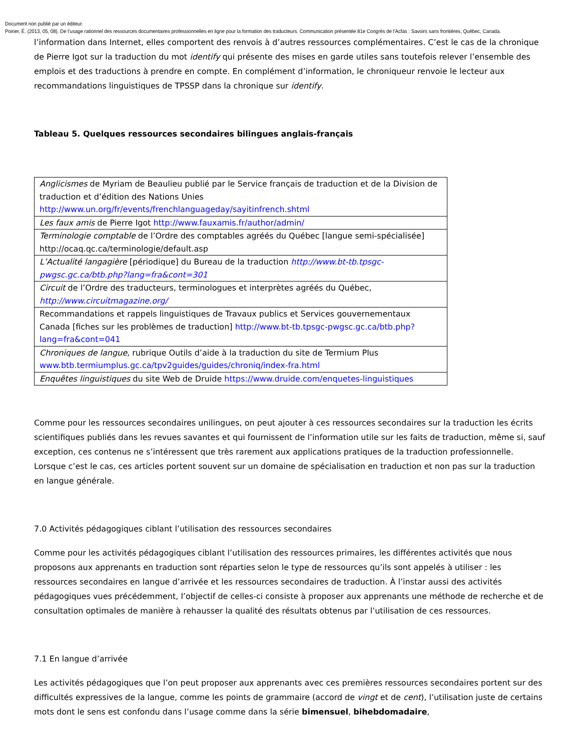Document non publié par un éditeur.
Poirier, É. (2013, 05, 08). De l’usage rationnel des ressources documentaires professionnelles en ligne pour la formation des traducteurs. Communication présentée 81e Congrès de l'Acfas : Savoirs sans frontières, Québec, Canada.
l’information dans Internet, elles comportent des renvois à d’autres ressources complémentaires. C’est le cas de la chronique de Pierre Igot sur la traduction du mot identify qui présente des mises en garde utiles sans toutefois relever l’ensemble des emplois et des traductions à prendre en compte. En complément d’information, le chroniqueur renvoie le lecteur aux recommandations linguistiques de TPSSP dans la chronique sur identify.
Tableau 5. Quelques ressources secondaires bilingues anglais-français
| Anglicismes de Myriam de Beaulieu publié par le Service français de traduction et de la Division de traduction et d’édition des Nations Unies http://www.un.org/fr/events/frenchlanguageday/sayitinfrench.shtml |
| Les faux amis de Pierre Igot http://www.fauxamis.fr/author/admin/ |
| Terminologie comptable de l’Ordre des comptables agréés du Québec [langue semi-spécialisée] http://ocaq.qc.ca/terminologie/default.asp |
| L’Actualité langagière [périodique] du Bureau de la traduction http://www.bt-tb.tpsgc-pwgsc.gc.ca/btb.php?lang=fra&cont=301 |
| Circuit de l’Ordre des traducteurs, terminologues et interprètes agréés du Québec, http://www.circuitmagazine.org/ |
| Recommandations et rappels linguistiques de Travaux publics et Services gouvernementaux Canada [fiches sur les problèmes de traduction] http://www.bt-tb.tpsgc-pwgsc.gc.ca/btb.php?lang=fra&cont=041 |
| Chroniques de langue , rubrique Outils d’aide à la traduction du site de Termium Plus www.btb.termiumplus.gc.ca/tpv2guides/guides/chroniq/index-fra.html |
| Enquêtes linguistiques du site Web de Druide https://www.druide.com/enquetes-linguistiques |
Comme pour les ressources secondaires unilingues, on peut ajouter à ces ressources secondaires sur la traduction les écrits scientifiques publiés dans les revues savantes et qui fournissent de l’information utile sur les faits de traduction, même si, sauf exception, ces contenus ne s’intéressent que très rarement aux applications pratiques de la traduction professionnelle. Lorsque c’est le cas, ces articles portent souvent sur un domaine de spécialisation en traduction et non pas sur la traduction en langue générale.
7.0 Activités pédagogiques ciblant l’utilisation des ressources secondaires
Comme pour les activités pédagogiques ciblant l’utilisation des ressources primaires, les différentes activités que nous proposons aux apprenants en traduction sont réparties selon le type de ressources qu’ils sont appelés à utiliser : les ressources secondaires en langue d’arrivée et les ressources secondaires de traduction. À l’instar aussi des activités pédagogiques vues précédemment, l’objectif de celles-ci consiste à proposer aux apprenants une méthode de recherche et de consultation optimales de manière à rehausser la qualité des résultats obtenus par l’utilisation de ces ressources.
7.1 En langue d’arrivée
Les activités pédagogiques que l’on peut proposer aux apprenants avec ces premières ressources secondaires portent sur des difficultés expressives de la langue, comme les points de grammaire (accord de vingt et de cent), l’utilisation juste de certains mots dont le sens est confondu dans l’usage comme dans la série bimensuel, bihebdomadaire,